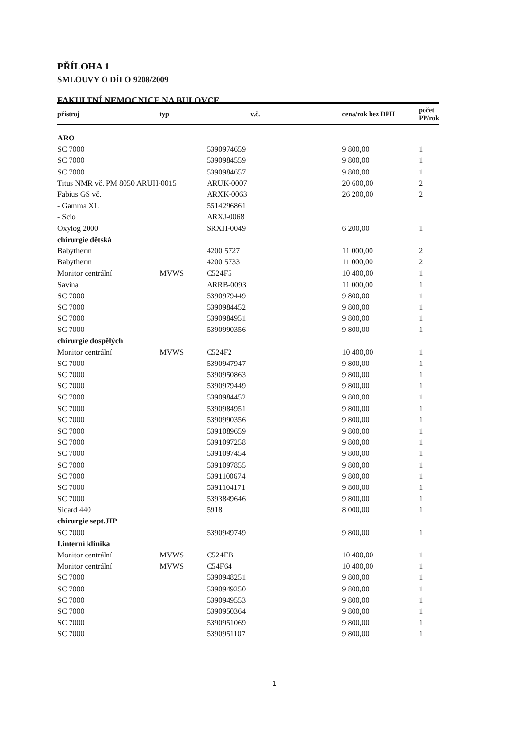PŘÍLOHA 1
SMLOUVY O DÍLO 9208/2009
FAKULTNÍ NEMOCNICE NA BULOVCE
| přístroj | typ | v.č. | cena/rok bez DPH | počet PP/rok |
| --- | --- | --- | --- | --- |
| ARO | | | | |
| SC 7000 | | 5390974659 | 9 800,00 | 1 |
| SC 7000 | | 5390984559 | 9 800,00 | 1 |
| SC 7000 | | 5390984657 | 9 800,00 | 1 |
| Titus NMR vč. PM 8050 ARUH-0015 | | ARUK-0007 | 20 600,00 | 2 |
| Fabius GS vč. | | ARXK-0063 | 26 200,00 | 2 |
| - Gamma XL | | 5514296861 | | |
| - Scio | | ARXJ-0068 | | |
| Oxylog 2000 | | SRXH-0049 | 6 200,00 | 1 |
| chirurgie dětská | | | | |
| Babytherm | | 4200 5727 | 11 000,00 | 2 |
| Babytherm | | 4200 5733 | 11 000,00 | 2 |
| Monitor centrální | MVWS | C524F5 | 10 400,00 | 1 |
| Savina | | ARRB-0093 | 11 000,00 | 1 |
| SC 7000 | | 5390979449 | 9 800,00 | 1 |
| SC 7000 | | 5390984452 | 9 800,00 | 1 |
| SC 7000 | | 5390984951 | 9 800,00 | 1 |
| SC 7000 | | 5390990356 | 9 800,00 | 1 |
| chirurgie dospělých | | | | |
| Monitor centrální | MVWS | C524F2 | 10 400,00 | 1 |
| SC 7000 | | 5390947947 | 9 800,00 | 1 |
| SC 7000 | | 5390950863 | 9 800,00 | 1 |
| SC 7000 | | 5390979449 | 9 800,00 | 1 |
| SC 7000 | | 5390984452 | 9 800,00 | 1 |
| SC 7000 | | 5390984951 | 9 800,00 | 1 |
| SC 7000 | | 5390990356 | 9 800,00 | 1 |
| SC 7000 | | 5391089659 | 9 800,00 | 1 |
| SC 7000 | | 5391097258 | 9 800,00 | 1 |
| SC 7000 | | 5391097454 | 9 800,00 | 1 |
| SC 7000 | | 5391097855 | 9 800,00 | 1 |
| SC 7000 | | 5391100674 | 9 800,00 | 1 |
| SC 7000 | | 5391104171 | 9 800,00 | 1 |
| SC 7000 | | 5393849646 | 9 800,00 | 1 |
| Sicard 440 | | 5918 | 8 000,00 | 1 |
| chirurgie sept.JIP | | | | |
| SC 7000 | | 5390949749 | 9 800,00 | 1 |
| I.interní klinika | | | | |
| Monitor centrální | MVWS | C524EB | 10 400,00 | 1 |
| Monitor centrální | MVWS | C54F64 | 10 400,00 | 1 |
| SC 7000 | | 5390948251 | 9 800,00 | 1 |
| SC 7000 | | 5390949250 | 9 800,00 | 1 |
| SC 7000 | | 5390949553 | 9 800,00 | 1 |
| SC 7000 | | 5390950364 | 9 800,00 | 1 |
| SC 7000 | | 5390951069 | 9 800,00 | 1 |
| SC 7000 | | 5390951107 | 9 800,00 | 1 |
1